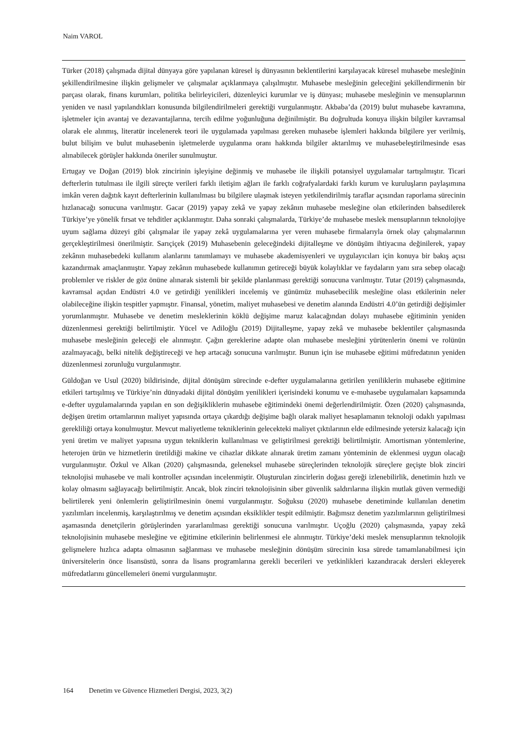Naim VAROL
Türker (2018) çalışmada dijital dünyaya göre yapılanan küresel iş dünyasının beklentilerini karşılayacak küresel muhasebe mesleğinin şekillendirilmesine ilişkin gelişmeler ve çalışmalar açıklanmaya çalışılmıştır. Muhasebe mesleğinin geleceğini şekillendirmenin bir parçası olarak, finans kurumları, politika belirleyicileri, düzenleyici kurumlar ve iş dünyası; muhasebe mesleğinin ve mensuplarının yeniden ve nasıl yapılandıkları konusunda bilgilendirilmeleri gerektiği vurgulanmıştır. Akbaba’da (2019) bulut muhasebe kavramına, işletmeler için avantaj ve dezavantajlarına, tercih edilme yoğunluğuna değinilmiştir. Bu doğrultuda konuya ilişkin bilgiler kavramsal olarak ele alınmış, literatür incelenerek teori ile uygulamada yapılması gereken muhasebe işlemleri hakkında bilgilere yer verilmiş, bulut bilişim ve bulut muhasebenin işletmelerde uygulanma oranı hakkında bilgiler aktarılmış ve muhasebeleştirilmesinde esas alınabilecek görüşler hakkında öneriler sunulmuştur.
Ertugay ve Doğan (2019) blok zincirinin işleyişine değinmiş ve muhasebe ile ilişkili potansiyel uygulamalar tartışılmıştır. Ticari defterlerin tutulması ile ilgili süreçte verileri farklı iletişim ağları ile farklı coğrafyalardaki farklı kurum ve kuruluşların paylaşımına imkân veren dağıtık kayıt defterlerinin kullanılması bu bilgilere ulaşmak isteyen yetkilendirilmiş taraflar açısından raporlama sürecinin hızlanacağı sonucuna varılmıştır. Gacar (2019) yapay zekâ ve yapay zekânın muhasebe mesleğine olan etkilerinden bahsedilerek Türkiye’ye yönelik fırsat ve tehditler açıklanmıştır. Daha sonraki çalışmalarda, Türkiye’de muhasebe meslek mensuplarının teknolojiye uyum sağlama düzeyi gibi çalışmalar ile yapay zekâ uygulamalarına yer veren muhasebe firmalarıyla örnek olay çalışmalarının gerçekleştirilmesi önerilmiştir. Sarıçiçek (2019) Muhasebenin geleceğindeki dijitalleşme ve dönüşüm ihtiyacına değinilerek, yapay zekânın muhasebedeki kullanım alanlarını tanımlamayı ve muhasebe akademisyenleri ve uygulayıcıları için konuya bir bakış açısı kazandırmak amaçlanmıştır. Yapay zekânın muhasebede kullanımın getireceği büyük kolaylıklar ve faydaların yanı sıra sebep olacağı problemler ve riskler de göz önüne alınarak sistemli bir şekilde planlanması gerektiği sonucuna varılmıştır. Tutar (2019) çalışmasında, kavramsal açıdan Endüstri 4.0 ve getirdiği yenilikleri incelemiş ve günümüz muhasebecilik mesleğine olası etkilerinin neler olabileceğine ilişkin tespitler yapmıştır. Finansal, yönetim, maliyet muhasebesi ve denetim alanında Endüstri 4.0’ün getirdiği değişimler yorumlanmıştır. Muhasebe ve denetim mesleklerinin köklü değişime maruz kalacağından dolayı muhasebe eğitiminin yeniden düzenlenmesi gerektiği belirtilmiştir. Yücel ve Adiloğlu (2019) Dijitalleşme, yapay zekâ ve muhasebe beklentiler çalışmasında muhasebe mesleğinin geleceği ele alınmıştır. Çağın gereklerine adapte olan muhasebe mesleğini yürütenlerin önemi ve rolünün azalmayacağı, belki nitelik değiştireceği ve hep artacağı sonucuna varılmıştır. Bunun için ise muhasebe eğitimi müfredatının yeniden düzenlenmesi zorunluğu vurgulanmıştır.
Güldoğan ve Usul (2020) bildirisinde, dijital dönüşüm sürecinde e-defter uygulamalarına getirilen yeniliklerin muhasebe eğitimine etkileri tartışılmış ve Türkiye’nin dünyadaki dijital dönüşüm yenilikleri içerisindeki konumu ve e-muhasebe uygulamaları kapsamında e-defter uygulamalarında yapılan en son değişikliklerin muhasebe eğitimindeki önemi değerlendirilmiştir. Özen (2020) çalışmasında, değişen üretim ortamlarının maliyet yapısında ortaya çıkardığı değişime bağlı olarak maliyet hesaplamanın teknoloji odaklı yapılması gerekliliği ortaya konulmuştur. Mevcut maliyetleme tekniklerinin gelecekteki maliyet çıktılarının elde edilmesinde yetersiz kalacağı için yeni üretim ve maliyet yapısına uygun tekniklerin kullanılması ve geliştirilmesi gerektiği belirtilmiştir. Amortisman yöntemlerine, heterojen ürün ve hizmetlerin üretildiği makine ve cihazlar dikkate alınarak üretim zamanı yönteminin de eklenmesi uygun olacağı vurgulanmıştır. Özkul ve Alkan (2020) çalışmasında, geleneksel muhasebe süreçlerinden teknolojik süreçlere geçişte blok zinciri teknolojisi muhasebe ve mali kontroller açısından incelenmiştir. Oluşturulan zincirlerin doğası gereği izlenebilirlik, denetimin hızlı ve kolay olmasını sağlayacağı belirtilmiştir. Ancak, blok zinciri teknolojisinin siber güvenlik saldırılarına ilişkin mutlak güven vermediği belirtilerek yeni önlemlerin geliştirilmesinin önemi vurgulanmıştır. Soğuksu (2020) muhasebe denetiminde kullanılan denetim yazılımları incelenmiş, karşılaştırılmış ve denetim açısından eksiklikler tespit edilmiştir. Bağımsız denetim yazılımlarının geliştirilmesi aşamasında denetçilerin görüşlerinden yararlanılması gerektiği sonucuna varılmıştır. Uçoğlu (2020) çalışmasında, yapay zekâ teknolojisinin muhasebe mesleğine ve eğitimine etkilerinin belirlenmesi ele alınmıştır. Türkiye’deki meslek mensuplarının teknolojik gelişmelere hızlıca adapta olmasının sağlanması ve muhasebe mesleğinin dönüşüm sürecinin kısa sürede tamamlanabilmesi için üniversitelerin önce lisansüstü, sonra da lisans programlarına gerekli becerileri ve yetkinlikleri kazandıracak dersleri ekleyerek müfredatlarını güncellemeleri önemi vurgulanmıştır.
164 Denetim ve Güvence Hizmetleri Dergisi, 2023, 3(2)